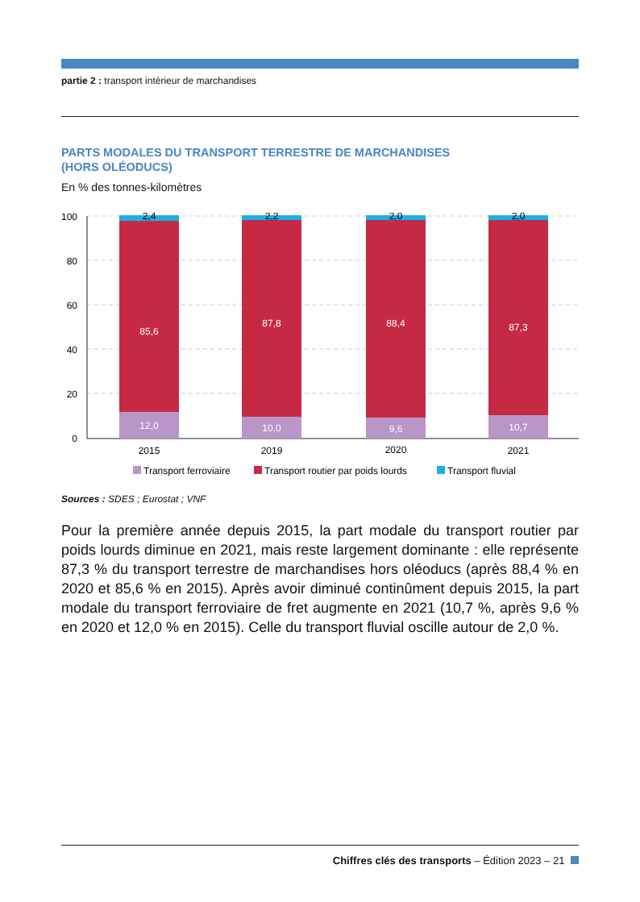partie 2 : transport intérieur de marchandises
PARTS MODALES DU TRANSPORT TERRESTRE DE MARCHANDISES
(HORS OLÉODUCS)
En % des tonnes-kilomètres
100
80
60
40
20
0
2,4
2,2
2,0
2,0
85,6
87,8
88,4
87,3
12,0
10,0
9,6
10,7
2015
2019
2020
2021
Transport ferroviaire
Transport routier par poids lourds
Transport fluvial
Sources : SDES ; Eurostat ; VNF
Pour la première année depuis 2015, la part modale du transport routier par poids lourds diminue en 2021, mais reste largement dominante : elle représente 87,3 % du transport terrestre de marchandises hors oléoducs (après 88,4 % en 2020 et 85,6 % en 2015). Après avoir diminué continûment depuis 2015, la part modale du transport ferroviaire de fret augmente en 2021 (10,7 %, après 9,6 % en 2020 et 12,0 % en 2015). Celle du transport fluvial oscille autour de 2,0 %.
Chiffres clés des transports – Édition 2023 – 21